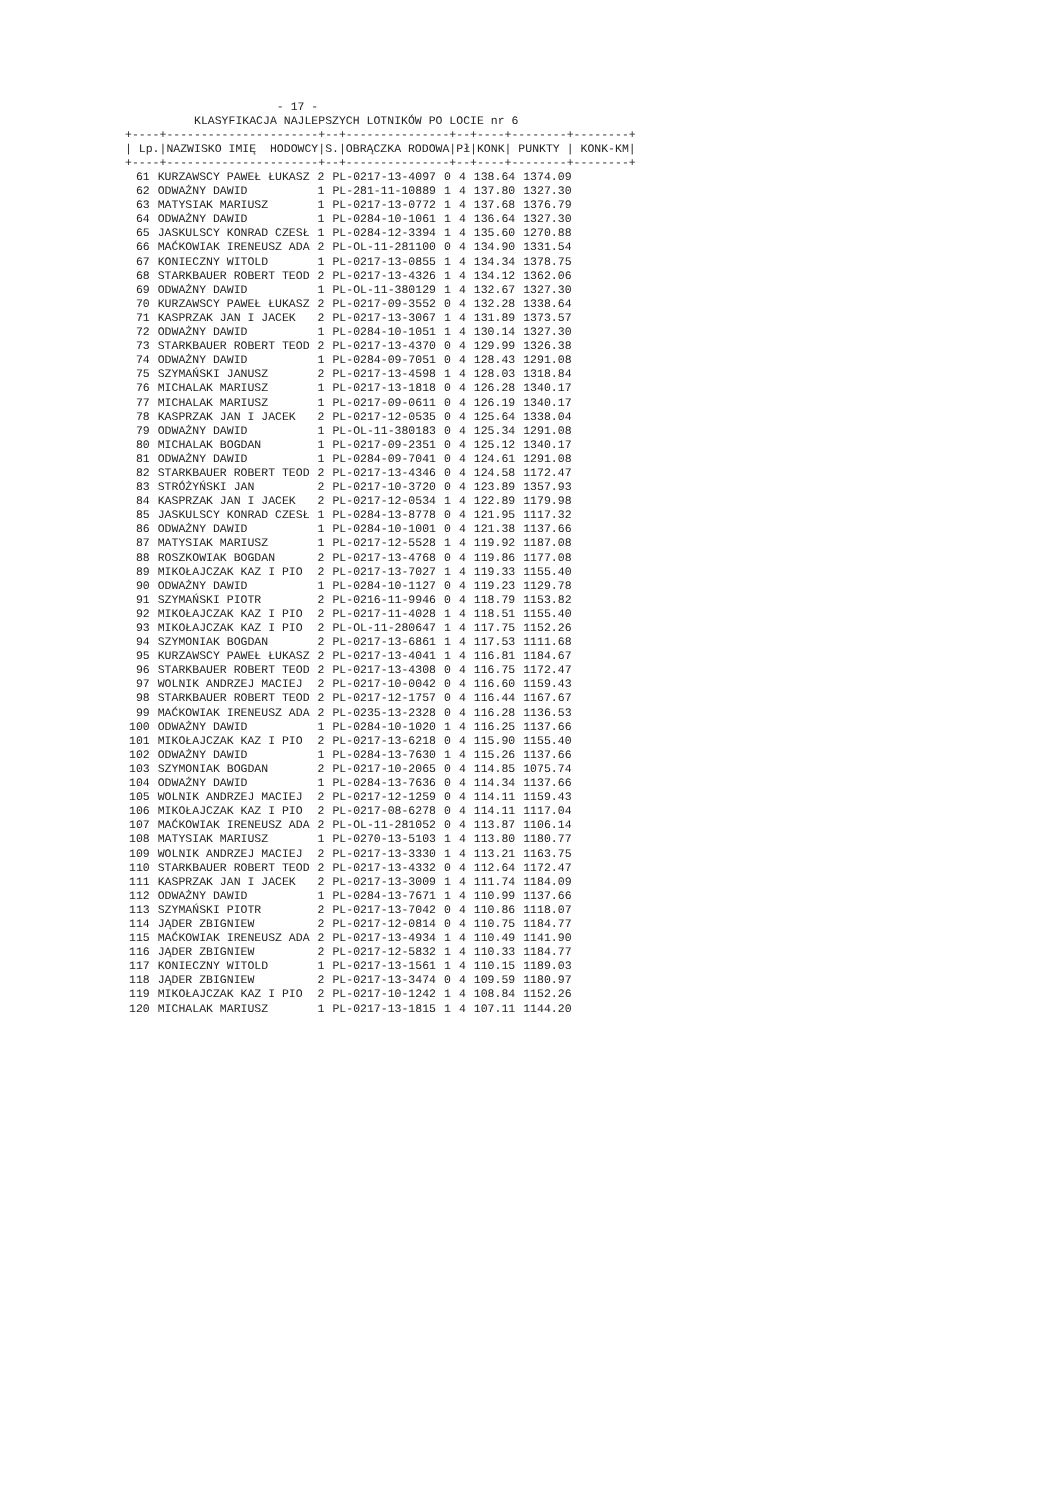- 17 -
          KLASYFIKACJA NAJLEPSZYCH LOTNIKÓW PO LOCIE nr 6
+----+----------------------+--+---------------+--+----+--------+--------+
| Lp.|NAZWISKO IMIĘ  HODOWCY|S.|OBRĄCZKA RODOWA|Pł|KONK| PUNKTY | KONK-KM|
+----+----------------------+--+---------------+--+----+--------+--------+
| 61 | KURZAWSCY PAWEŁ ŁUKASZ | 2 | PL-0217-13-4097 | 0 | 4 | 138.64 | 1374.09 |
| 62 | ODWAŻNY DAWID | 1 | PL-281-11-10889 | 1 | 4 | 137.80 | 1327.30 |
| 63 | MATYSIAK MARIUSZ | 1 | PL-0217-13-0772 | 1 | 4 | 137.68 | 1376.79 |
| 64 | ODWAŻNY DAWID | 1 | PL-0284-10-1061 | 1 | 4 | 136.64 | 1327.30 |
| 65 | JASKULSCY KONRAD CZESŁ | 1 | PL-0284-12-3394 | 1 | 4 | 135.60 | 1270.88 |
| 66 | MAĆKOWIAK IRENEUSZ ADA | 2 | PL-OL-11-281100 | 0 | 4 | 134.90 | 1331.54 |
| 67 | KONIECZNY WITOLD | 1 | PL-0217-13-0855 | 1 | 4 | 134.34 | 1378.75 |
| 68 | STARKBAUER ROBERT TEOD | 2 | PL-0217-13-4326 | 1 | 4 | 134.12 | 1362.06 |
| 69 | ODWAŻNY DAWID | 1 | PL-OL-11-380129 | 1 | 4 | 132.67 | 1327.30 |
| 70 | KURZAWSCY PAWEŁ ŁUKASZ | 2 | PL-0217-09-3552 | 0 | 4 | 132.28 | 1338.64 |
| 71 | KASPRZAK JAN I JACEK | 2 | PL-0217-13-3067 | 1 | 4 | 131.89 | 1373.57 |
| 72 | ODWAŻNY DAWID | 1 | PL-0284-10-1051 | 1 | 4 | 130.14 | 1327.30 |
| 73 | STARKBAUER ROBERT TEOD | 2 | PL-0217-13-4370 | 0 | 4 | 129.99 | 1326.38 |
| 74 | ODWAŻNY DAWID | 1 | PL-0284-09-7051 | 0 | 4 | 128.43 | 1291.08 |
| 75 | SZYMAŃSKI JANUSZ | 2 | PL-0217-13-4598 | 1 | 4 | 128.03 | 1318.84 |
| 76 | MICHALAK MARIUSZ | 1 | PL-0217-13-1818 | 0 | 4 | 126.28 | 1340.17 |
| 77 | MICHALAK MARIUSZ | 1 | PL-0217-09-0611 | 0 | 4 | 126.19 | 1340.17 |
| 78 | KASPRZAK JAN I JACEK | 2 | PL-0217-12-0535 | 0 | 4 | 125.64 | 1338.04 |
| 79 | ODWAŻNY DAWID | 1 | PL-OL-11-380183 | 0 | 4 | 125.34 | 1291.08 |
| 80 | MICHALAK BOGDAN | 1 | PL-0217-09-2351 | 0 | 4 | 125.12 | 1340.17 |
| 81 | ODWAŻNY DAWID | 1 | PL-0284-09-7041 | 0 | 4 | 124.61 | 1291.08 |
| 82 | STARKBAUER ROBERT TEOD | 2 | PL-0217-13-4346 | 0 | 4 | 124.58 | 1172.47 |
| 83 | STRÓŻYŃSKI JAN | 2 | PL-0217-10-3720 | 0 | 4 | 123.89 | 1357.93 |
| 84 | KASPRZAK JAN I JACEK | 2 | PL-0217-12-0534 | 1 | 4 | 122.89 | 1179.98 |
| 85 | JASKULSCY KONRAD CZESŁ | 1 | PL-0284-13-8778 | 0 | 4 | 121.95 | 1117.32 |
| 86 | ODWAŻNY DAWID | 1 | PL-0284-10-1001 | 0 | 4 | 121.38 | 1137.66 |
| 87 | MATYSIAK MARIUSZ | 1 | PL-0217-12-5528 | 1 | 4 | 119.92 | 1187.08 |
| 88 | ROSZKOWIAK BOGDAN | 2 | PL-0217-13-4768 | 0 | 4 | 119.86 | 1177.08 |
| 89 | MIKOŁAJCZAK KAZ I PIO | 2 | PL-0217-13-7027 | 1 | 4 | 119.33 | 1155.40 |
| 90 | ODWAŻNY DAWID | 1 | PL-0284-10-1127 | 0 | 4 | 119.23 | 1129.78 |
| 91 | SZYMAŃSKI PIOTR | 2 | PL-0216-11-9946 | 0 | 4 | 118.79 | 1153.82 |
| 92 | MIKOŁAJCZAK KAZ I PIO | 2 | PL-0217-11-4028 | 1 | 4 | 118.51 | 1155.40 |
| 93 | MIKOŁAJCZAK KAZ I PIO | 2 | PL-OL-11-280647 | 1 | 4 | 117.75 | 1152.26 |
| 94 | SZYMONIAK BOGDAN | 2 | PL-0217-13-6861 | 1 | 4 | 117.53 | 1111.68 |
| 95 | KURZAWSCY PAWEŁ ŁUKASZ | 2 | PL-0217-13-4041 | 1 | 4 | 116.81 | 1184.67 |
| 96 | STARKBAUER ROBERT TEOD | 2 | PL-0217-13-4308 | 0 | 4 | 116.75 | 1172.47 |
| 97 | WOLNIK ANDRZEJ MACIEJ | 2 | PL-0217-10-0042 | 0 | 4 | 116.60 | 1159.43 |
| 98 | STARKBAUER ROBERT TEOD | 2 | PL-0217-12-1757 | 0 | 4 | 116.44 | 1167.67 |
| 99 | MAĆKOWIAK IRENEUSZ ADA | 2 | PL-0235-13-2328 | 0 | 4 | 116.28 | 1136.53 |
| 100 | ODWAŻNY DAWID | 1 | PL-0284-10-1020 | 1 | 4 | 116.25 | 1137.66 |
| 101 | MIKOŁAJCZAK KAZ I PIO | 2 | PL-0217-13-6218 | 0 | 4 | 115.90 | 1155.40 |
| 102 | ODWAŻNY DAWID | 1 | PL-0284-13-7630 | 1 | 4 | 115.26 | 1137.66 |
| 103 | SZYMONIAK BOGDAN | 2 | PL-0217-10-2065 | 0 | 4 | 114.85 | 1075.74 |
| 104 | ODWAŻNY DAWID | 1 | PL-0284-13-7636 | 0 | 4 | 114.34 | 1137.66 |
| 105 | WOLNIK ANDRZEJ MACIEJ | 2 | PL-0217-12-1259 | 0 | 4 | 114.11 | 1159.43 |
| 106 | MIKOŁAJCZAK KAZ I PIO | 2 | PL-0217-08-6278 | 0 | 4 | 114.11 | 1117.04 |
| 107 | MAĆKOWIAK IRENEUSZ ADA | 2 | PL-OL-11-281052 | 0 | 4 | 113.87 | 1106.14 |
| 108 | MATYSIAK MARIUSZ | 1 | PL-0270-13-5103 | 1 | 4 | 113.80 | 1180.77 |
| 109 | WOLNIK ANDRZEJ MACIEJ | 2 | PL-0217-13-3330 | 1 | 4 | 113.21 | 1163.75 |
| 110 | STARKBAUER ROBERT TEOD | 2 | PL-0217-13-4332 | 0 | 4 | 112.64 | 1172.47 |
| 111 | KASPRZAK JAN I JACEK | 2 | PL-0217-13-3009 | 1 | 4 | 111.74 | 1184.09 |
| 112 | ODWAŻNY DAWID | 1 | PL-0284-13-7671 | 1 | 4 | 110.99 | 1137.66 |
| 113 | SZYMAŃSKI PIOTR | 2 | PL-0217-13-7042 | 0 | 4 | 110.86 | 1118.07 |
| 114 | JĄDER ZBIGNIEW | 2 | PL-0217-12-0814 | 0 | 4 | 110.75 | 1184.77 |
| 115 | MAĆKOWIAK IRENEUSZ ADA | 2 | PL-0217-13-4934 | 1 | 4 | 110.49 | 1141.90 |
| 116 | JĄDER ZBIGNIEW | 2 | PL-0217-12-5832 | 1 | 4 | 110.33 | 1184.77 |
| 117 | KONIECZNY WITOLD | 1 | PL-0217-13-1561 | 1 | 4 | 110.15 | 1189.03 |
| 118 | JĄDER ZBIGNIEW | 2 | PL-0217-13-3474 | 0 | 4 | 109.59 | 1180.97 |
| 119 | MIKOŁAJCZAK KAZ I PIO | 2 | PL-0217-10-1242 | 1 | 4 | 108.84 | 1152.26 |
| 120 | MICHALAK MARIUSZ | 1 | PL-0217-13-1815 | 1 | 4 | 107.11 | 1144.20 |